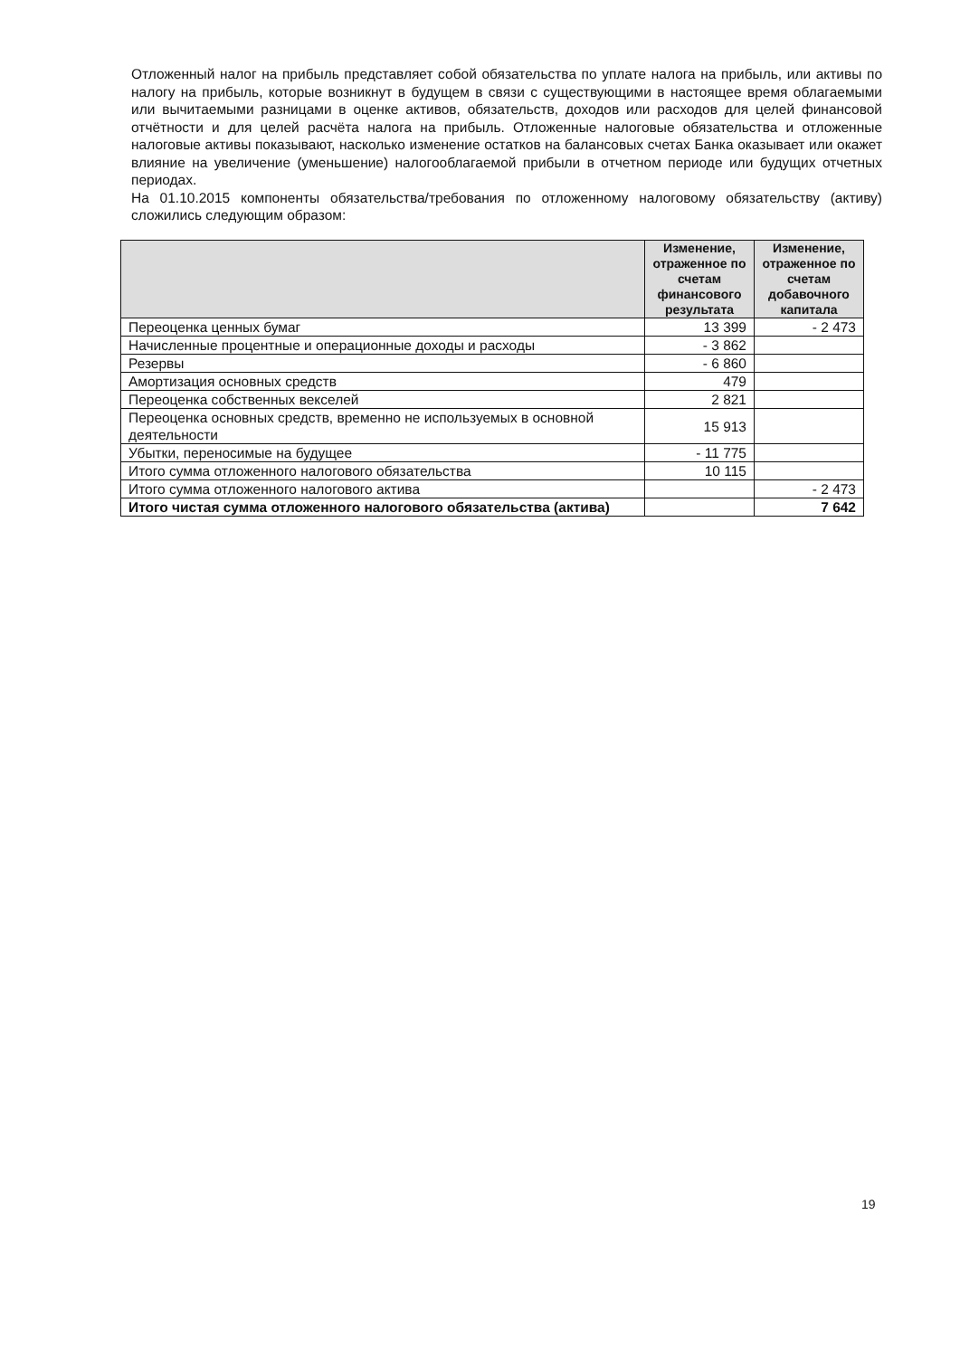Отложенный налог на прибыль представляет собой обязательства по уплате налога на прибыль, или активы по налогу на прибыль, которые возникнут в будущем в связи с существующими в настоящее время облагаемыми или вычитаемыми разницами в оценке активов, обязательств, доходов или расходов для целей финансовой отчётности и для целей расчёта налога на прибыль. Отложенные налоговые обязательства и отложенные налоговые активы показывают, насколько изменение остатков на балансовых счетах Банка оказывает или окажет влияние на увеличение (уменьшение) налогооблагаемой прибыли в отчетном периоде или будущих отчетных периодах.
На 01.10.2015 компоненты обязательства/требования по отложенному налоговому обязательству (активу) сложились следующим образом:
| | Изменение, отраженное по счетам финансового результата | Изменение, отраженное по счетам добавочного капитала |
| --- | --- | --- |
| Переоценка ценных бумаг | 13 399 | - 2 473 |
| Начисленные процентные и операционные доходы и расходы | - 3 862 | |
| Резервы | - 6 860 | |
| Амортизация основных средств | 479 | |
| Переоценка собственных векселей | 2 821 | |
| Переоценка основных средств, временно не используемых в основной деятельности | 15 913 | |
| Убытки, переносимые на будущее | - 11 775 | |
| Итого сумма отложенного налогового обязательства | 10 115 | |
| Итого сумма отложенного налогового актива | | - 2 473 |
| Итого чистая сумма отложенного налогового обязательства (актива) | | 7 642 |
19